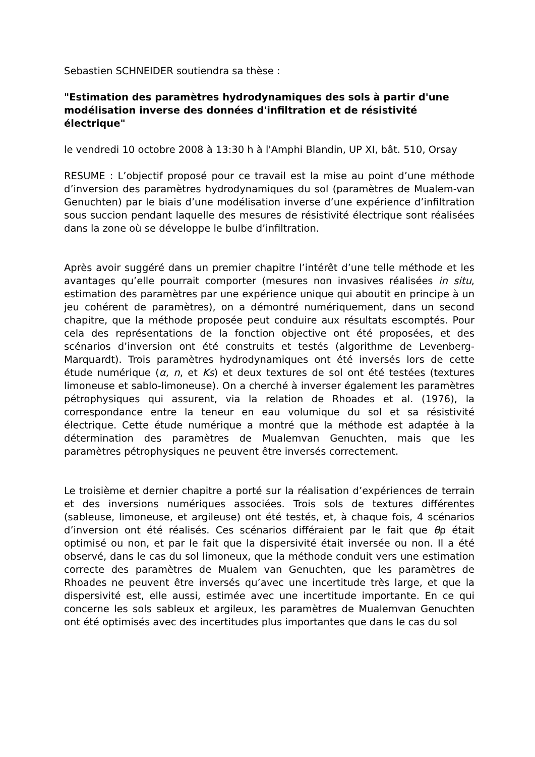Sebastien SCHNEIDER soutiendra sa thèse :
"Estimation des paramètres hydrodynamiques des sols à partir d'une modélisation inverse des données d'infiltration et de résistivité électrique"
le vendredi 10 octobre 2008 à 13:30 h à l'Amphi Blandin, UP XI, bât. 510, Orsay
RESUME : L’objectif proposé pour ce travail est la mise au point d’une méthode d’inversion des paramètres hydrodynamiques du sol (paramètres de Mualem-van Genuchten) par le biais d’une modélisation inverse d’une expérience d’infiltration sous succion pendant laquelle des mesures de résistivité électrique sont réalisées dans la zone où se développe le bulbe d’infiltration.
Après avoir suggéré dans un premier chapitre l’intérêt d’une telle méthode et les avantages qu’elle pourrait comporter (mesures non invasives réalisées in situ, estimation des paramètres par une expérience unique qui aboutit en principe à un jeu cohérent de paramètres), on a démontré numériquement, dans un second chapitre, que la méthode proposée peut conduire aux résultats escomptés. Pour cela des représentations de la fonction objective ont été proposées, et des scénarios d’inversion ont été construits et testés (algorithme de Levenberg-Marquardt). Trois paramètres hydrodynamiques ont été inversés lors de cette étude numérique (α, n, et Ks) et deux textures de sol ont été testées (textures limoneuse et sablo-limoneuse). On a cherché à inverser également les paramètres pétrophysiques qui assurent, via la relation de Rhoades et al. (1976), la correspondance entre la teneur en eau volumique du sol et sa résistivité électrique. Cette étude numérique a montré que la méthode est adaptée à la détermination des paramètres de Mualemvan Genuchten, mais que les paramètres pétrophysiques ne peuvent être inversés correctement.
Le troisième et dernier chapitre a porté sur la réalisation d’expériences de terrain et des inversions numériques associées. Trois sols de textures différentes (sableuse, limoneuse, et argileuse) ont été testés, et, à chaque fois, 4 scénarios d’inversion ont été réalisés. Ces scénarios différaient par le fait que θρ était optimisé ou non, et par le fait que la dispersivité était inversée ou non. Il a été observé, dans le cas du sol limoneux, que la méthode conduit vers une estimation correcte des paramètres de Mualem van Genuchten, que les paramètres de Rhoades ne peuvent être inversés qu’avec une incertitude très large, et que la dispersivité est, elle aussi, estimée avec une incertitude importante. En ce qui concerne les sols sableux et argileux, les paramètres de Mualemvan Genuchten ont été optimisés avec des incertitudes plus importantes que dans le cas du sol